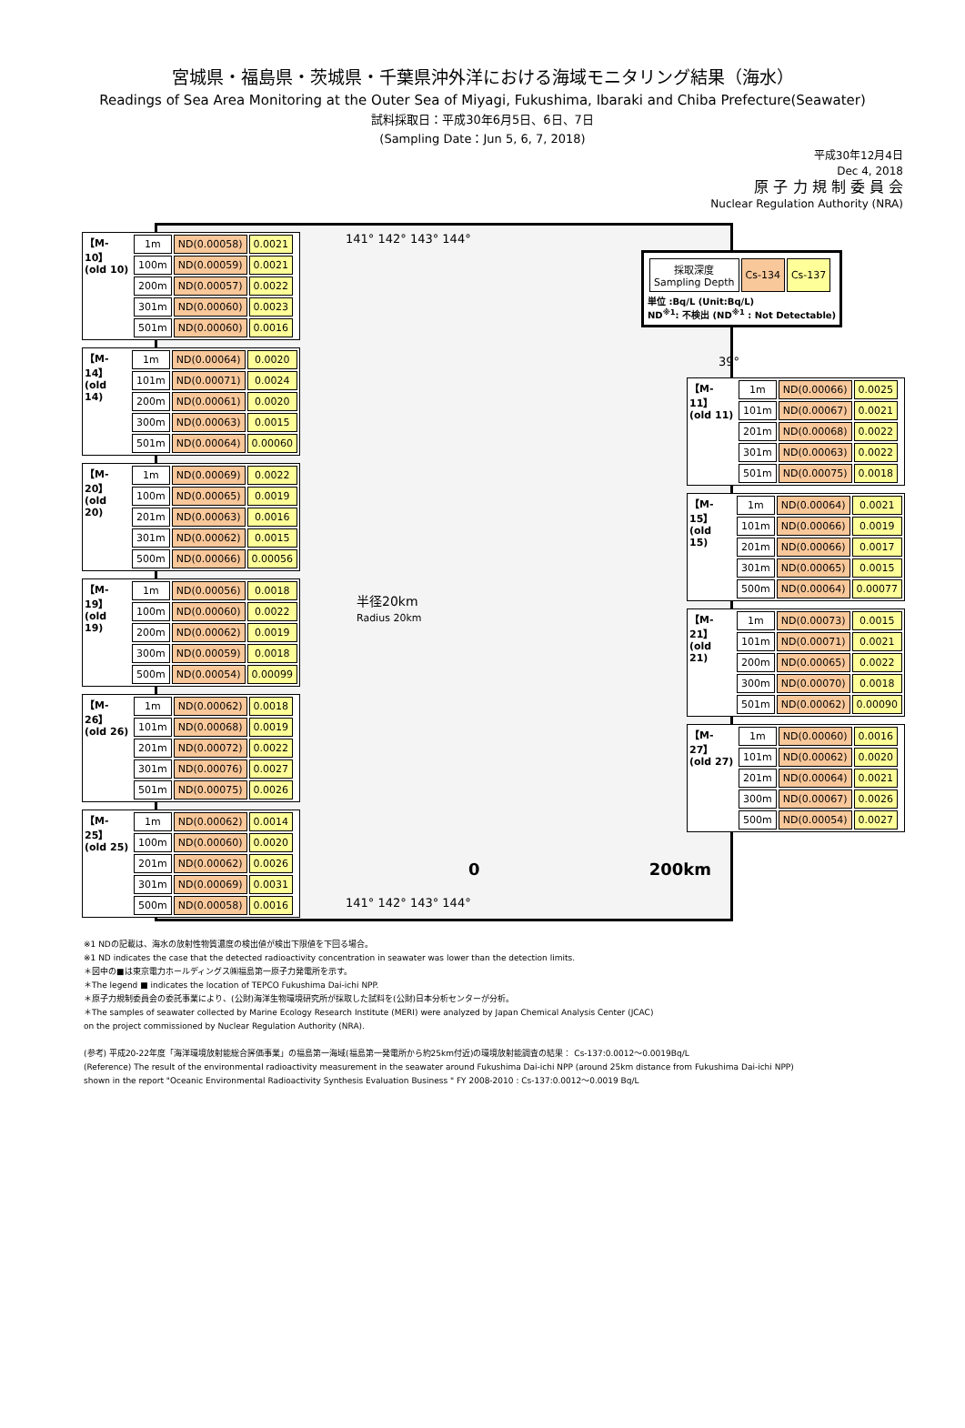宮城県・福島県・茨城県・千葉県沖外洋における海域モニタリング結果（海水）
Readings of Sea Area Monitoring at the Outer Sea of Miyagi, Fukushima, Ibaraki and Chiba Prefecture(Seawater)
試料採取日：平成30年6月5日、6日、7日
(Sampling Date：Jun 5, 6, 7, 2018)
平成30年12月4日
Dec 4, 2018
原 子 力 規 制 委 員 会
Nuclear Regulation Authority (NRA)
| 採取深度 Sampling Depth | Cs-134 | Cs-137 |
単位 :Bq/L (Unit:Bq/L)
ND<sup>※1</sup>: 不検出 (ND<sup>※1</sup> : Not Detectable)
【M-10】 (old 10)
| 1m | ND(0.00058) | 0.0021 |
| 100m | ND(0.00059) | 0.0021 |
| 200m | ND(0.00057) | 0.0022 |
| 301m | ND(0.00060) | 0.0023 |
| 501m | ND(0.00060) | 0.0016 |
【M-14】 (old 14)
| 1m | ND(0.00064) | 0.0020 |
| 101m | ND(0.00071) | 0.0024 |
| 200m | ND(0.00061) | 0.0020 |
| 300m | ND(0.00063) | 0.0015 |
| 501m | ND(0.00064) | 0.00060 |
【M-20】 (old 20)
| 1m | ND(0.00069) | 0.0022 |
| 100m | ND(0.00065) | 0.0019 |
| 201m | ND(0.00063) | 0.0016 |
| 301m | ND(0.00062) | 0.0015 |
| 500m | ND(0.00066) | 0.00056 |
【M-19】 (old 19)
| 1m | ND(0.00056) | 0.0018 |
| 100m | ND(0.00060) | 0.0022 |
| 200m | ND(0.00062) | 0.0019 |
| 300m | ND(0.00059) | 0.0018 |
| 500m | ND(0.00054) | 0.00099 |
【M-26】 (old 26)
| 1m | ND(0.00062) | 0.0018 |
| 101m | ND(0.00068) | 0.0019 |
| 201m | ND(0.00072) | 0.0022 |
| 301m | ND(0.00076) | 0.0027 |
| 501m | ND(0.00075) | 0.0026 |
【M-25】 (old 25)
| 1m | ND(0.00062) | 0.0014 |
| 100m | ND(0.00060) | 0.0020 |
| 201m | ND(0.00062) | 0.0026 |
| 301m | ND(0.00069) | 0.0031 |
| 500m | ND(0.00058) | 0.0016 |
【M-11】 (old 11)
| 1m | ND(0.00066) | 0.0025 |
| 101m | ND(0.00067) | 0.0021 |
| 201m | ND(0.00068) | 0.0022 |
| 301m | ND(0.00063) | 0.0022 |
| 501m | ND(0.00075) | 0.0018 |
【M-15】 (old 15)
| 1m | ND(0.00064) | 0.0021 |
| 101m | ND(0.00066) | 0.0019 |
| 201m | ND(0.00066) | 0.0017 |
| 301m | ND(0.00065) | 0.0015 |
| 500m | ND(0.00064) | 0.00077 |
【M-21】 (old 21)
| 1m | ND(0.00073) | 0.0015 |
| 101m | ND(0.00071) | 0.0021 |
| 200m | ND(0.00065) | 0.0022 |
| 300m | ND(0.00070) | 0.0018 |
| 501m | ND(0.00062) | 0.00090 |
【M-27】 (old 27)
| 1m | ND(0.00060) | 0.0016 |
| 101m | ND(0.00062) | 0.0020 |
| 201m | ND(0.00064) | 0.0021 |
| 300m | ND(0.00067) | 0.0026 |
| 500m | ND(0.00054) | 0.0027 |
141° 142° 143° 144°
39°
半径20km
Radius 20km
0 200km
141° 142° 143° 144°
※1 NDの記載は、海水の放射性物質濃度の検出値が検出下限値を下回る場合。
※1 ND indicates the case that the detected radioactivity concentration in seawater was lower than the detection limits.
＊図中の■は東京電力ホールディングス㈱福島第一原子力発電所を示す。
＊The legend ■ indicates the location of TEPCO Fukushima Dai-ichi NPP.
＊原子力規制委員会の委託事業により、(公財)海洋生物環境研究所が採取した試料を(公財)日本分析センターが分析。
＊The samples of seawater collected by Marine Ecology Research Institute (MERI) were analyzed by Japan Chemical Analysis Center (JCAC)
on the project commissioned by Nuclear Regulation Authority (NRA).
(参考) 平成20-22年度「海洋環境放射能総合評価事業」の福島第一海域(福島第一発電所から約25km付近)の環境放射能調査の結果： Cs-137:0.0012～0.0019Bq/L
(Reference) The result of the environmental radioactivity measurement in the seawater around Fukushima Dai-ichi NPP (around 25km distance from Fukushima Dai-ichi NPP)
shown in the report "Oceanic Environmental Radioactivity Synthesis Evaluation Business " FY 2008-2010 : Cs-137:0.0012～0.0019 Bq/L